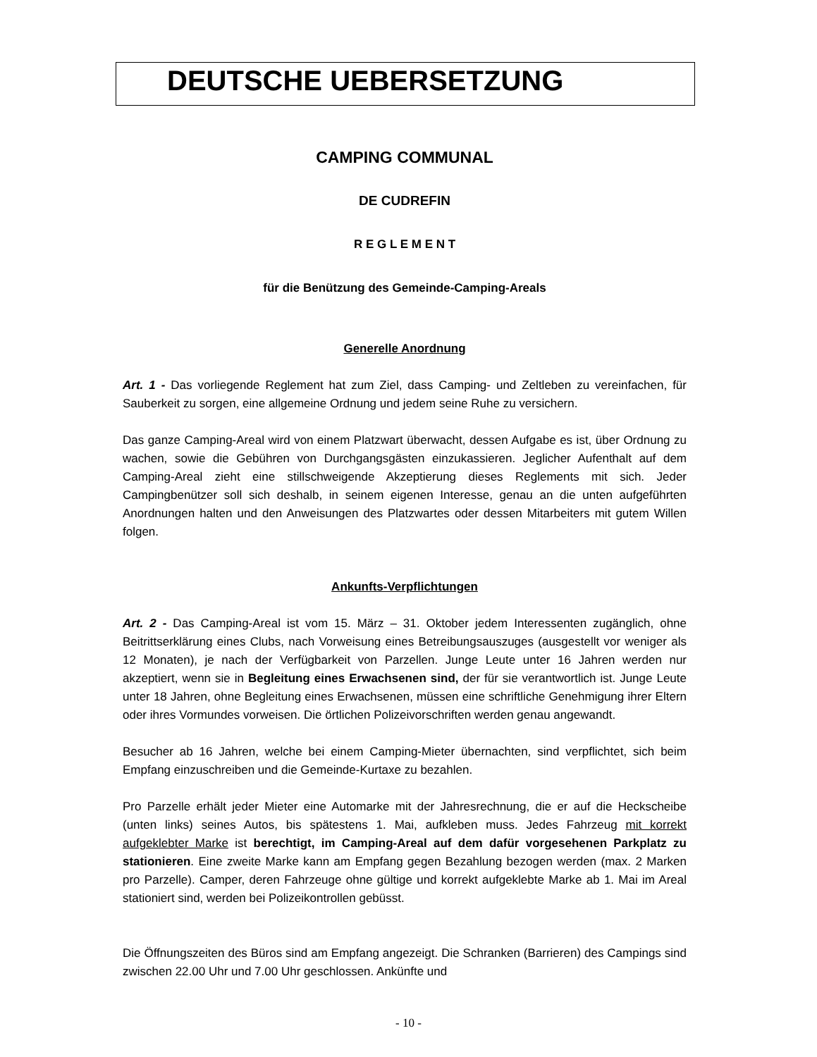DEUTSCHE UEBERSETZUNG
CAMPING COMMUNAL
DE CUDREFIN
R E G L E M E N T
für die Benützung des Gemeinde-Camping-Areals
Generelle Anordnung
Art. 1 - Das vorliegende Reglement hat zum Ziel, dass Camping- und Zeltleben zu vereinfachen, für Sauberkeit zu sorgen, eine allgemeine Ordnung und jedem seine Ruhe zu versichern.
Das ganze Camping-Areal wird von einem Platzwart überwacht, dessen Aufgabe es ist, über Ordnung zu wachen, sowie die Gebühren von Durchgangsgästen einzukassieren. Jeglicher Aufenthalt auf dem Camping-Areal zieht eine stillschweigende Akzeptierung dieses Reglements mit sich. Jeder Campingbenützer soll sich deshalb, in seinem eigenen Interesse, genau an die unten aufgeführten Anordnungen halten und den Anweisungen des Platzwartes oder dessen Mitarbeiters mit gutem Willen folgen.
Ankunfts-Verpflichtungen
Art. 2 - Das Camping-Areal ist vom 15. März – 31. Oktober jedem Interessenten zugänglich, ohne Beitrittserklärung eines Clubs, nach Vorweisung eines Betreibungsauszuges (ausgestellt vor weniger als 12 Monaten), je nach der Verfügbarkeit von Parzellen. Junge Leute unter 16 Jahren werden nur akzeptiert, wenn sie in Begleitung eines Erwachsenen sind, der für sie verantwortlich ist. Junge Leute unter 18 Jahren, ohne Begleitung eines Erwachsenen, müssen eine schriftliche Genehmigung ihrer Eltern oder ihres Vormundes vorweisen. Die örtlichen Polizeivorschriften werden genau angewandt.
Besucher ab 16 Jahren, welche bei einem Camping-Mieter übernachten, sind verpflichtet, sich beim Empfang einzuschreiben und die Gemeinde-Kurtaxe zu bezahlen.
Pro Parzelle erhält jeder Mieter eine Automarke mit der Jahresrechnung, die er auf die Heckscheibe (unten links) seines Autos, bis spätestens 1. Mai, aufkleben muss. Jedes Fahrzeug mit korrekt aufgeklebter Marke ist berechtigt, im Camping-Areal auf dem dafür vorgesehenen Parkplatz zu stationieren. Eine zweite Marke kann am Empfang gegen Bezahlung bezogen werden (max. 2 Marken pro Parzelle). Camper, deren Fahrzeuge ohne gültige und korrekt aufgeklebte Marke ab 1. Mai im Areal stationiert sind, werden bei Polizeikontrollen gebüsst.
Die Öffnungszeiten des Büros sind am Empfang angezeigt. Die Schranken (Barrieren) des Campings sind zwischen 22.00 Uhr und 7.00 Uhr geschlossen. Ankünfte und
- 10 -